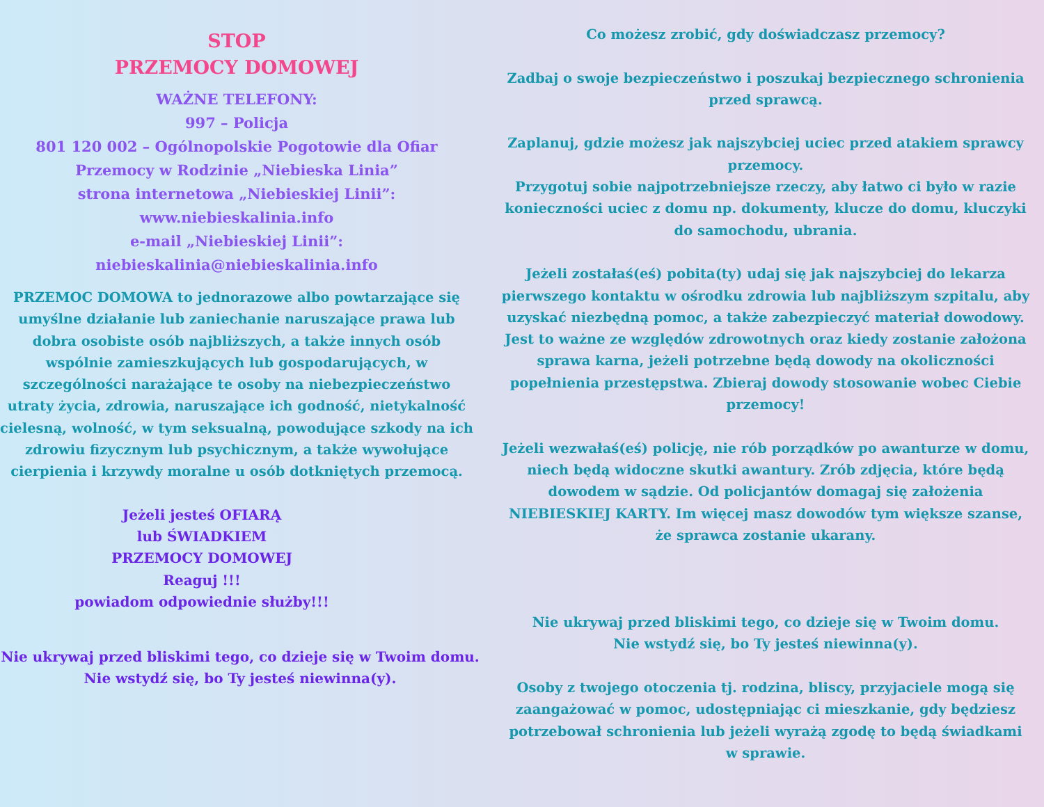STOP
PRZEMOCY DOMOWEJ
WAŻNE TELEFONY:
997 – Policja
801 120 002 – Ogólnopolskie Pogotowie dla Ofiar Przemocy w Rodzinie „Niebieska Linia”
strona internetowa „Niebieskiej Linii”:
www.niebieskalinia.info
e-mail „Niebieskiej Linii”:
niebieskalinia@niebieskalinia.info
PRZEMOC DOMOWA to jednorazowe albo powtarzające się umyślne działanie lub zaniechanie naruszające prawa lub dobra osobiste osób najbliższych, a także innych osób wspólnie zamieszkujących lub gospodarujących, w szczególności narażające te osoby na niebezpieczeństwo utraty życia, zdrowia, naruszające ich godność, nietykalność cielesną, wolność, w tym seksualną, powodujące szkody na ich zdrowiu fizycznym lub psychicznym, a także wywołujące cierpienia i krzywdy moralne u osób dotkniętych przemocą.
Jeżeli jesteś OFIARĄ
lub ŚWIADKIEM
PRZEMOCY DOMOWEJ
Reaguj !!!
powiadom odpowiednie służby!!!
Nie ukrywaj przed bliskimi tego, co dzieje się w Twoim domu.
Nie wstydź się, bo Ty jesteś niewinna(y).
Co możesz zrobić, gdy doświadczasz przemocy?
Zadbaj o swoje bezpieczeństwo i poszukaj bezpiecznego schronienia przed sprawcą.
Zaplanuj, gdzie możesz jak najszybciej uciec przed atakiem sprawcy przemocy.
Przygotuj sobie najpotrzebniejsze rzeczy, aby łatwo ci było w razie konieczności uciec z domu np. dokumenty, klucze do domu, kluczyki do samochodu, ubrania.
Jeżeli zostałaś(eś) pobita(ty) udaj się jak najszybciej do lekarza pierwszego kontaktu w ośrodku zdrowia lub najbliższym szpitalu, aby uzyskać niezbędną pomoc, a także zabezpieczyć materiał dowodowy.
Jest to ważne ze względów zdrowotnych oraz kiedy zostanie założona sprawa karna, jeżeli potrzebne będą dowody na okoliczności popełnienia przestępstwa. Zbieraj dowody stosowanie wobec Ciebie przemocy!
Jeżeli wezwałaś(eś) policję, nie rób porządków po awanturze w domu, niech będą widoczne skutki awantury. Zrób zdjęcia, które będą dowodem w sądzie. Od policjantów domagaj się założenia NIEBIESKIEJ KARTY. Im więcej masz dowodów tym większe szanse, że sprawca zostanie ukarany.
Nie ukrywaj przed bliskimi tego, co dzieje się w Twoim domu.
Nie wstydź się, bo Ty jesteś niewinna(y).
Osoby z twojego otoczenia tj. rodzina, bliscy, przyjaciele mogą się zaangażować w pomoc, udostępniając ci mieszkanie, gdy będziesz potrzebował schronienia lub jeżeli wyrażą zgodę to będą świadkami w sprawie.